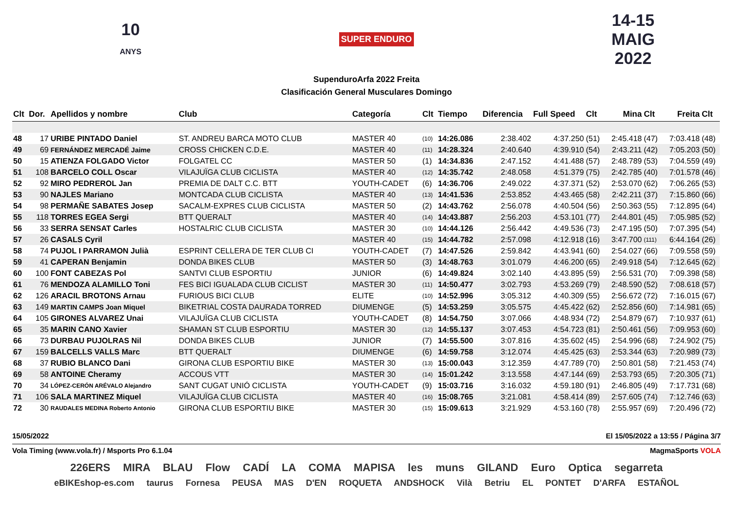10
ANYS
SUPER ENDURO
14-15
MAIG
2022
SupenduroArfa 2022 Freita
Clasificación General Musculares Domingo
| Clt | Dor. | Apellidos y nombre | Club | Categoría | Clt | Tiempo | Diferencia | Full Speed | Clt | Mina | Clt | Freita | Clt |
| --- | --- | --- | --- | --- | --- | --- | --- | --- | --- | --- | --- | --- | --- |
| 48 | 17 | URIBE PINTADO Daniel | ST. ANDREU BARCA MOTO CLUB | MASTER 40 | (10) | 14:26.086 | 2:38.402 | 4:37.250 | (51) | 2:45.418 | (47) | 7:03.418 | (48) |
| 49 | 69 | FERNÁNDEZ MERCADÉ Jaime | CROSS CHICKEN C.D.E. | MASTER 40 | (11) | 14:28.324 | 2:40.640 | 4:39.910 | (54) | 2:43.211 | (42) | 7:05.203 | (50) |
| 50 | 15 | ATIENZA FOLGADO Victor | FOLGATEL CC | MASTER 50 | (1) | 14:34.836 | 2:47.152 | 4:41.488 | (57) | 2:48.789 | (53) | 7:04.559 | (49) |
| 51 | 108 | BARCELO COLL Oscar | VILAJUÏGA CLUB CICLISTA | MASTER 40 | (12) | 14:35.742 | 2:48.058 | 4:51.379 | (75) | 2:42.785 | (40) | 7:01.578 | (46) |
| 52 | 92 | MIRO PEDREROL Jan | PREMIA DE DALT C.C. BTT | YOUTH-CADET | (6) | 14:36.706 | 2:49.022 | 4:37.371 | (52) | 2:53.070 | (62) | 7:06.265 | (53) |
| 53 | 90 | NAJLES Mariano | MONTCADA CLUB CICLISTA | MASTER 40 | (13) | 14:41.536 | 2:53.852 | 4:43.465 | (58) | 2:42.211 | (37) | 7:15.860 | (66) |
| 54 | 98 | PERMAÑE SABATES Josep | SACALM-EXPRES CLUB CICLISTA | MASTER 50 | (2) | 14:43.762 | 2:56.078 | 4:40.504 | (56) | 2:50.363 | (55) | 7:12.895 | (64) |
| 55 | 118 | TORRES EGEA Sergi | BTT QUERALT | MASTER 40 | (14) | 14:43.887 | 2:56.203 | 4:53.101 | (77) | 2:44.801 | (45) | 7:05.985 | (52) |
| 56 | 33 | SERRA SENSAT Carles | HOSTALRIC CLUB CICLISTA | MASTER 30 | (10) | 14:44.126 | 2:56.442 | 4:49.536 | (73) | 2:47.195 | (50) | 7:07.395 | (54) |
| 57 | 26 | CASALS Cyril | | MASTER 40 | (15) | 14:44.782 | 2:57.098 | 4:12.918 | (16) | 3:47.700 | (111) | 6:44.164 | (26) |
| 58 | 74 | PUJOL I PARRAMON Julià | ESPRINT CELLERA DE TER CLUB CI | YOUTH-CADET | (7) | 14:47.526 | 2:59.842 | 4:43.941 | (60) | 2:54.027 | (66) | 7:09.558 | (59) |
| 59 | 41 | CAPERAN Benjamin | DONDA BIKES CLUB | MASTER 50 | (3) | 14:48.763 | 3:01.079 | 4:46.200 | (65) | 2:49.918 | (54) | 7:12.645 | (62) |
| 60 | 100 | FONT CABEZAS Pol | SANTVI CLUB ESPORTIU | JUNIOR | (6) | 14:49.824 | 3:02.140 | 4:43.895 | (59) | 2:56.531 | (70) | 7:09.398 | (58) |
| 61 | 76 | MENDOZA ALAMILLO Toni | FES BICI IGUALADA CLUB CICLIST | MASTER 30 | (11) | 14:50.477 | 3:02.793 | 4:53.269 | (79) | 2:48.590 | (52) | 7:08.618 | (57) |
| 62 | 126 | ARACIL BROTONS Arnau | FURIOUS BICI CLUB | ELITE | (10) | 14:52.996 | 3:05.312 | 4:40.309 | (55) | 2:56.672 | (72) | 7:16.015 | (67) |
| 63 | 149 | MARTIN CAMPS Joan Miquel | BIKETRIAL COSTA DAURADA TORRED | DIUMENGE | (5) | 14:53.259 | 3:05.575 | 4:45.422 | (62) | 2:52.856 | (60) | 7:14.981 | (65) |
| 64 | 105 | GIRONES ALVAREZ Unai | VILAJUÏGA CLUB CICLISTA | YOUTH-CADET | (8) | 14:54.750 | 3:07.066 | 4:48.934 | (72) | 2:54.879 | (67) | 7:10.937 | (61) |
| 65 | 35 | MARIN CANO Xavier | SHAMAN ST CLUB ESPORTIU | MASTER 30 | (12) | 14:55.137 | 3:07.453 | 4:54.723 | (81) | 2:50.461 | (56) | 7:09.953 | (60) |
| 66 | 73 | DURBAU PUJOLRAS Nil | DONDA BIKES CLUB | JUNIOR | (7) | 14:55.500 | 3:07.816 | 4:35.602 | (45) | 2:54.996 | (68) | 7:24.902 | (75) |
| 67 | 159 | BALCELLS VALLS Marc | BTT QUERALT | DIUMENGE | (6) | 14:59.758 | 3:12.074 | 4:45.425 | (63) | 2:53.344 | (63) | 7:20.989 | (73) |
| 68 | 37 | RUBIO BLANCO Dani | GIRONA CLUB ESPORTIU BIKE | MASTER 30 | (13) | 15:00.043 | 3:12.359 | 4:47.789 | (70) | 2:50.801 | (58) | 7:21.453 | (74) |
| 69 | 58 | ANTOINE Cheramy | ACCOUS VTT | MASTER 30 | (14) | 15:01.242 | 3:13.558 | 4:47.144 | (69) | 2:53.793 | (65) | 7:20.305 | (71) |
| 70 | 34 | LÓPEZ-CERÓN ARÉVALO Alejandro | SANT CUGAT UNIÓ CICLISTA | YOUTH-CADET | (9) | 15:03.716 | 3:16.032 | 4:59.180 | (91) | 2:46.805 | (49) | 7:17.731 | (68) |
| 71 | 106 | SALA MARTINEZ Miquel | VILAJUÏGA CLUB CICLISTA | MASTER 40 | (16) | 15:08.765 | 3:21.081 | 4:58.414 | (89) | 2:57.605 | (74) | 7:12.746 | (63) |
| 72 | 30 | RAUDALES MEDINA Roberto Antonio | GIRONA CLUB ESPORTIU BIKE | MASTER 30 | (15) | 15:09.613 | 3:21.929 | 4:53.160 | (78) | 2:55.957 | (69) | 7:20.496 | (72) |
15/05/2022 El 15/05/2022 a 13:55 / Página 3/7
Vola Timing (www.vola.fr) / Msports Pro 6.1.04 MagmaSports VOLA
226ERS MIRA BLAU Flow CADÍ LA COMA MAPISA les muns GILAND Euro Optica segarreta
eBIKEshop-es.com taurus Fornesa PEUSA MAS D'EN ROQUETA ANDSHOCK Vilà Betriu EL PONTET D'ARFA ESTAÑOL